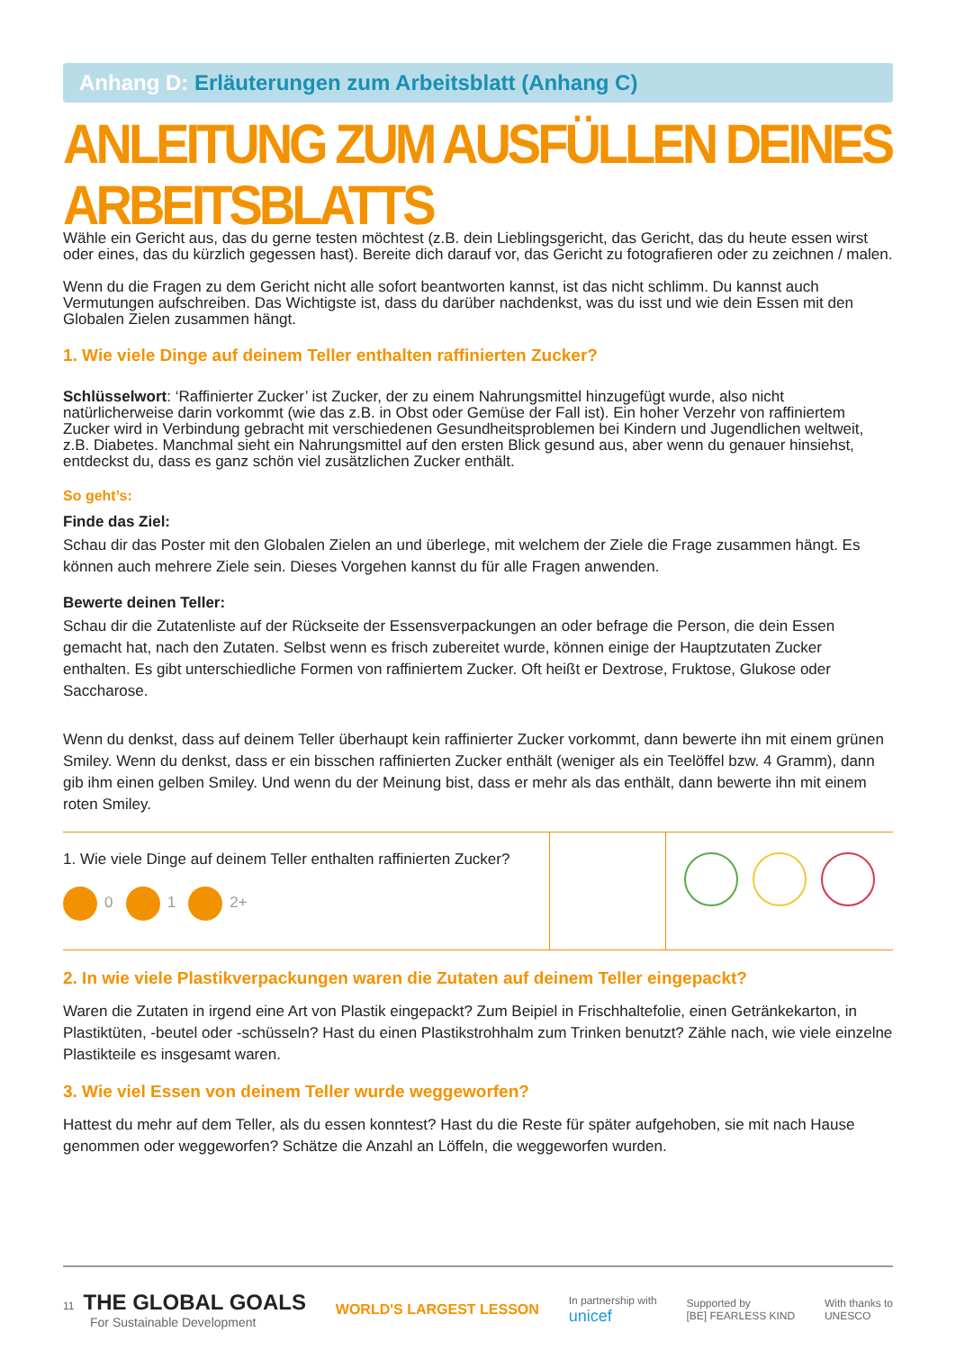Anhang D: Erläuterungen zum Arbeitsblatt (Anhang C)
ANLEITUNG ZUM AUSFÜLLEN DEINES ARBEITSBLATTS
Wähle ein Gericht aus, das du gerne testen möchtest (z.B. dein Lieblingsgericht, das Gericht, das du heute essen wirst oder eines, das du kürzlich gegessen hast). Bereite dich darauf vor, das Gericht zu fotografieren oder zu zeichnen / malen.
Wenn du die Fragen zu dem Gericht nicht alle sofort beantworten kannst, ist das nicht schlimm. Du kannst auch Vermutungen aufschreiben. Das Wichtigste ist, dass du darüber nachdenkst, was du isst und wie dein Essen mit den Globalen Zielen zusammen hängt.
1. Wie viele Dinge auf deinem Teller enthalten raffinierten Zucker?
Schlüsselwort: ‘Raffinierter Zucker’ ist Zucker, der zu einem Nahrungsmittel hinzugefügt wurde, also nicht natürlicherweise darin vorkommt (wie das z.B. in Obst oder Gemüse der Fall ist). Ein hoher Verzehr von raffiniertem Zucker wird in Verbindung gebracht mit verschiedenen Gesundheitsproblemen bei Kindern und Jugendlichen weltweit, z.B. Diabetes. Manchmal sieht ein Nahrungsmittel auf den ersten Blick gesund aus, aber wenn du genauer hinsiehst, entdeckst du, dass es ganz schön viel zusätzlichen Zucker enthält.
So geht’s:
Finde das Ziel:
Schau dir das Poster mit den Globalen Zielen an und überlege, mit welchem der Ziele die Frage zusammen hängt. Es können auch mehrere Ziele sein. Dieses Vorgehen kannst du für alle Fragen anwenden.
Bewerte deinen Teller:
Schau dir die Zutatenliste auf der Rückseite der Essensverpackungen an oder befrage die Person, die dein Essen gemacht hat, nach den Zutaten. Selbst wenn es frisch zubereitet wurde, können einige der Hauptzutaten Zucker enthalten. Es gibt unterschiedliche Formen von raffiniertem Zucker. Oft heißt er Dextrose, Fruktose, Glukose oder Saccharose.
Wenn du denkst, dass auf deinem Teller überhaupt kein raffinierter Zucker vorkommt, dann bewerte ihn mit einem grünen Smiley. Wenn du denkst, dass er ein bisschen raffinierten Zucker enthält (weniger als ein Teelöffel bzw. 4 Gramm), dann gib ihm einen gelben Smiley. Und wenn du der Meinung bist, dass er mehr als das enthält, dann bewerte ihn mit einem roten Smiley.
| 1. Wie viele Dinge auf deinem Teller enthalten raffinierten Zucker? 0 1 2+ | | |
2. In wie viele Plastikverpackungen waren die Zutaten auf deinem Teller eingepackt?
Waren die Zutaten in irgend eine Art von Plastik eingepackt? Zum Beipiel in Frischhaltefolie, einen Getränkekarton, in Plastiktüten, -beutel oder -schüsseln? Hast du einen Plastikstrohhalm zum Trinken benutzt? Zähle nach, wie viele einzelne Plastikteile es insgesamt waren.
3. Wie viel Essen von deinem Teller wurde weggeworfen?
Hattest du mehr auf dem Teller, als du essen konntest? Hast du die Reste für später aufgehoben, sie mit nach Hause genommen oder weggeworfen? Schätze die Anzahl an Löffeln, die weggeworfen wurden.
11 THE GLOBAL GOALS
For Sustainable Development
WORLD'S LARGEST LESSON
In partnership with
unicef
Supported by
[BE] FEARLESS KIND
With thanks to
UNESCO